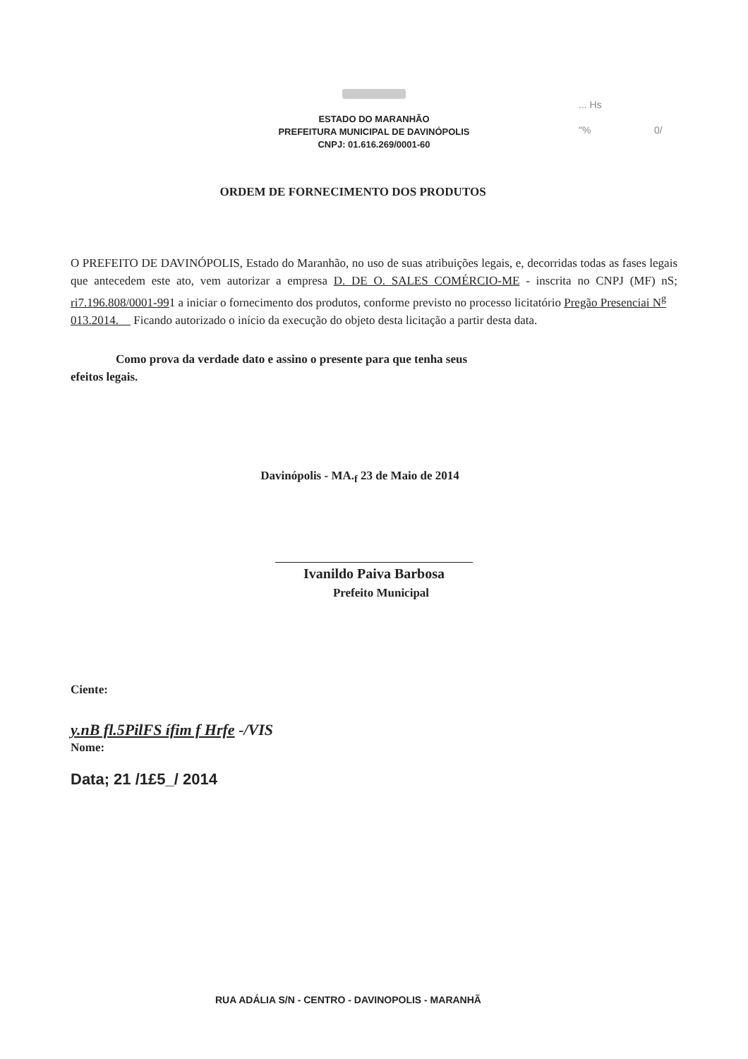ESTADO DO MARANHÃO
PREFEITURA MUNICIPAL DE DAVINÓPOLIS
CNPJ: 01.616.269/0001-60
... Hs
"% 0/
ORDEM DE FORNECIMENTO DOS PRODUTOS
O PREFEITO DE DAVINÓPOLIS, Estado do Maranhão, no uso de suas atribuições legais, e, decorridas todas as fases legais que antecedem este ato, vem autorizar a empresa D. DE O. SALES COMÉRCIO-ME - inscrita no CNPJ (MF) nS; ri7.196.808/0001-991 a iniciar o fornecimento dos produtos, conforme previsto no processo licitatório Pregão Presenciai N<sup>g</sup>
013.2014. Ficando autorizado o início da execução do objeto desta licitação a partir desta data.
Como prova da verdade dato e assino o presente para que tenha seus
efeitos legais.
Davinópolis - MA.<sub>f</sub> 23 de Maio de 2014
Ivanildo Paiva Barbosa
Prefeito Municipal
Ciente:
y.nB fl.5PilFS ífim f Hrfe -/VIS
Nome:
Data; 21 /1£5_/ 2014
RUA ADÁLIA S/N - CENTRO - DAVINOPOLIS - MARANHÃ